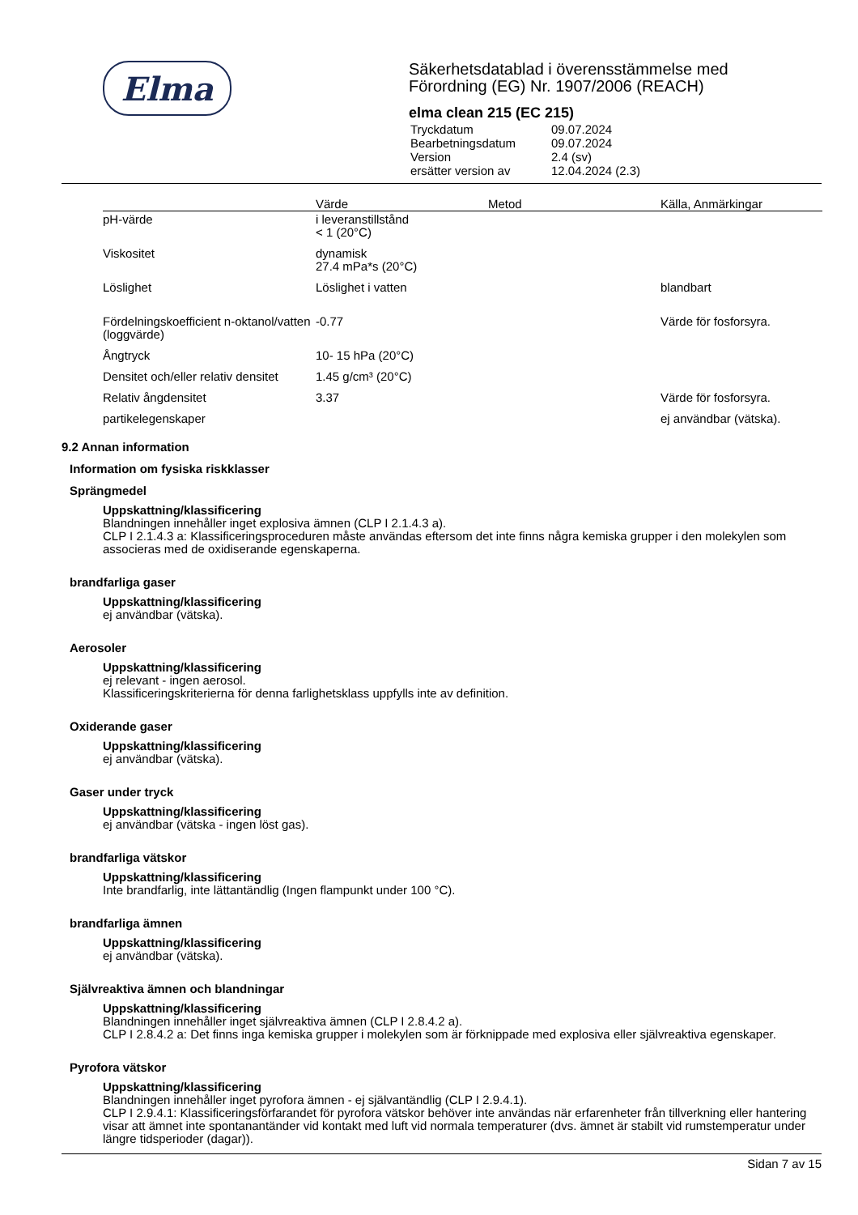Elma
Säkerhetsdatablad i överensstämmelse med
Förordning (EG) Nr. 1907/2006 (REACH)
elma clean 215 (EC 215)
| Tryckdatum | 09.07.2024 |
| Bearbetningsdatum | 09.07.2024 |
| Version | 2.4 (sv) |
| ersätter version av | 12.04.2024 (2.3) |
| | Värde | Metod | Källa, Anmärkingar |
| --- | --- | --- | --- |
| pH-värde | i leveranstillstånd < 1 (20°C) | | |
| Viskositet | dynamisk 27.4 mPa*s (20°C) | | |
| Löslighet | Löslighet i vatten | | blandbart |
| Fördelningskoefficient n-oktanol/vatten (loggvärde) | -0.77 | | Värde för fosforsyra. |
| Ångtryck | 10- 15 hPa (20°C) | | |
| Densitet och/eller relativ densitet | 1.45 g/cm³ (20°C) | | |
| Relativ ångdensitet | 3.37 | | Värde för fosforsyra. |
| partikelegenskaper | | | ej användbar (vätska). |
9.2 Annan information
Information om fysiska riskklasser
Sprängmedel
Uppskattning/klassificering
Blandningen innehåller inget explosiva ämnen (CLP I 2.1.4.3 a).
CLP I 2.1.4.3 a: Klassificeringsproceduren måste användas eftersom det inte finns några kemiska grupper i den molekylen som associeras med de oxidiserande egenskaperna.
brandfarliga gaser
Uppskattning/klassificering
ej användbar (vätska).
Aerosoler
Uppskattning/klassificering
ej relevant - ingen aerosol.
Klassificeringskriterierna för denna farlighetsklass uppfylls inte av definition.
Oxiderande gaser
Uppskattning/klassificering
ej användbar (vätska).
Gaser under tryck
Uppskattning/klassificering
ej användbar (vätska - ingen löst gas).
brandfarliga vätskor
Uppskattning/klassificering
Inte brandfarlig, inte lättantändlig (Ingen flampunkt under 100 °C).
brandfarliga ämnen
Uppskattning/klassificering
ej användbar (vätska).
Självreaktiva ämnen och blandningar
Uppskattning/klassificering
Blandningen innehåller inget självreaktiva ämnen (CLP I 2.8.4.2 a).
CLP I 2.8.4.2 a: Det finns inga kemiska grupper i molekylen som är förknippade med explosiva eller självreaktiva egenskaper.
Pyrofora vätskor
Uppskattning/klassificering
Blandningen innehåller inget pyrofora ämnen - ej självantändlig (CLP I 2.9.4.1).
CLP I 2.9.4.1: Klassificeringsförfarandet för pyrofora vätskor behöver inte användas när erfarenheter från tillverkning eller hantering visar att ämnet inte spontanantänder vid kontakt med luft vid normala temperaturer (dvs. ämnet är stabilt vid rumstemperatur under längre tidsperioder (dagar)).
Sidan 7 av 15